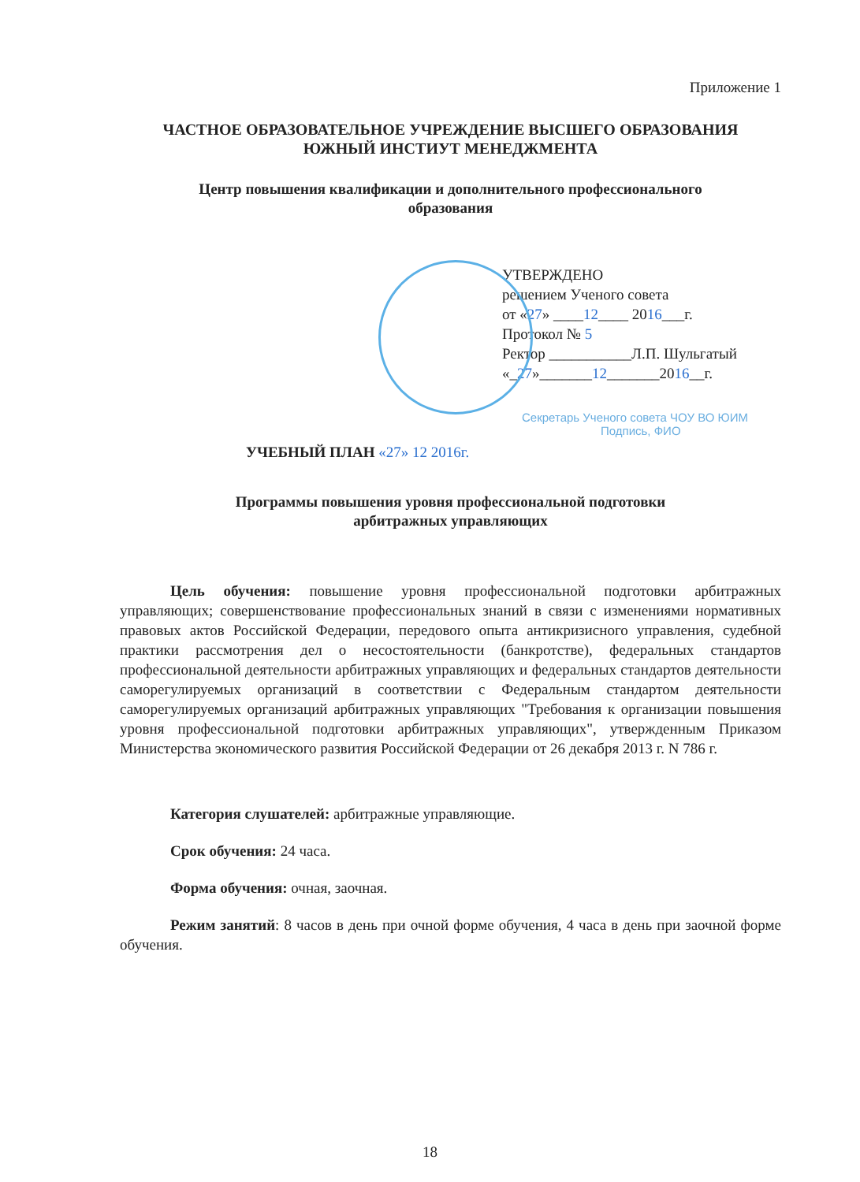Приложение 1
ЧАСТНОЕ ОБРАЗОВАТЕЛЬНОЕ УЧРЕЖДЕНИЕ ВЫСШЕГО ОБРАЗОВАНИЯ
ЮЖНЫЙ ИНСТИУТ МЕНЕДЖМЕНТА
Центр повышения квалификации и дополнительного профессионального
образования
УТВЕРЖДЕНО
решением Ученого совета
от «27» ____12____ 2016___г.
Протокол № 5
Ректор ___________Л.П. Шульгатый
«_27»_______12_______2016__г.
Секретарь Ученого совета ЧОУ ВО ЮИМ
Подпись, ФИО
УЧЕБНЫЙ ПЛАН «27» 12 2016г.
Программы повышения уровня профессиональной подготовки
арбитражных управляющих
Цель обучения: повышение уровня профессиональной подготовки арбитражных управляющих; совершенствование профессиональных знаний в связи с изменениями нормативных правовых актов Российской Федерации, передового опыта антикризисного управления, судебной практики рассмотрения дел о несостоятельности (банкротстве), федеральных стандартов профессиональной деятельности арбитражных управляющих и федеральных стандартов деятельности саморегулируемых организаций в соответствии с Федеральным стандартом деятельности саморегулируемых организаций арбитражных управляющих "Требования к организации повышения уровня профессиональной подготовки арбитражных управляющих", утвержденным Приказом Министерства экономического развития Российской Федерации от 26 декабря 2013 г. N 786 г.
Категория слушателей: арбитражные управляющие.
Срок обучения: 24 часа.
Форма обучения: очная, заочная.
Режим занятий: 8 часов в день при очной форме обучения, 4 часа в день при заочной форме обучения.
18